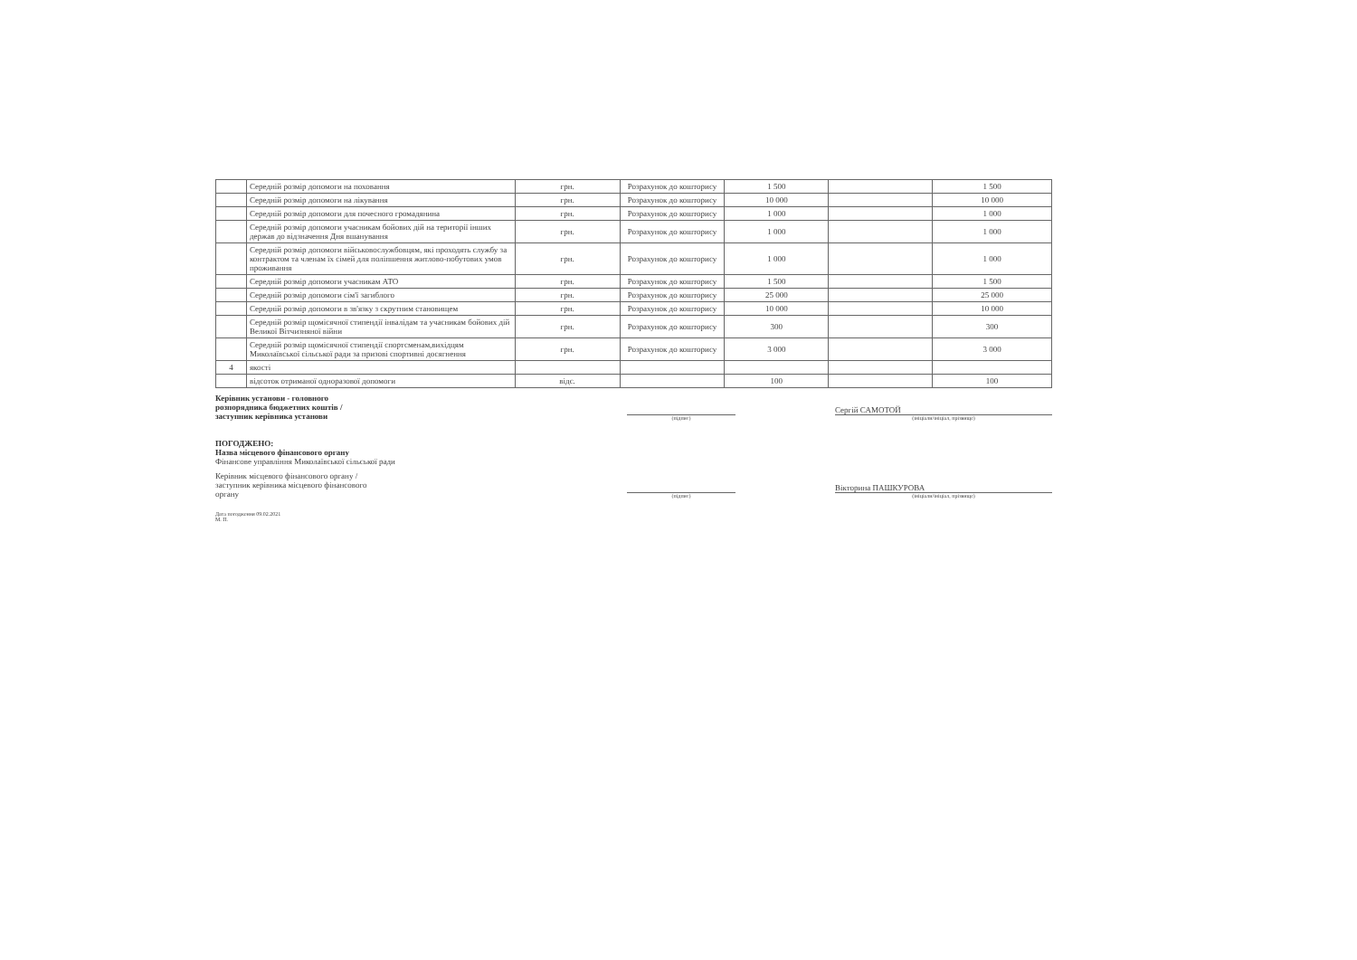| | Середній розмір допомоги на поховання | грн. | Розрахунок до кошторису | 1 500 | | 1 500 |
| | Середній розмір допомоги на лікування | грн. | Розрахунок до кошторису | 10 000 | | 10 000 |
| | Середній розмір допомоги для почесного громадянина | грн. | Розрахунок до кошторису | 1 000 | | 1 000 |
| | Середній розмір допомоги учасникам бойових дій на території інших держав до відзначення Дня вшанування | грн. | Розрахунок до кошторису | 1 000 | | 1 000 |
| | Середній розмір допомоги військовослужбовцям, які проходять службу за контрактом та членам їх сімей для поліпшення житлово-побутових умов проживання | грн. | Розрахунок до кошторису | 1 000 | | 1 000 |
| | Середній розмір допомоги учасникам АТО | грн. | Розрахунок до кошторису | 1 500 | | 1 500 |
| | Середній розмір допомоги сім'ї загиблого | грн. | Розрахунок до кошторису | 25 000 | | 25 000 |
| | Середній розмір допомоги в зв'язку з скрутним становищем | грн. | Розрахунок до кошторису | 10 000 | | 10 000 |
| | Середній розмір щомісячної стипендії інвалідам та учасникам бойових дій Великої Вітчизняної війни | грн. | Розрахунок до кошторису | 300 | | 300 |
| | Середній розмір щомісячної стипендії спортсменам,вихідцям Миколаївської сільської ради за призові спортивні досягнення | грн. | Розрахунок до кошторису | 3 000 | | 3 000 |
| 4 | якості | | | | | |
| | відсоток отриманої одноразової допомоги | відс. | | 100 | | 100 |
Керівник установи - головного
розпорядника бюджетних коштів /
заступник керівника установи
(підпис)
Сергій САМОТОЙ
(ініціали/ініціал, прізвище)
ПОГОДЖЕНО:
Назва місцевого фінансового органу
Фінансове управління Миколаївської сільської ради
Керівник місцевого фінансового органу /
заступник керівника місцевого фінансового
органу
(підпис)
Вікторина ПАШКУРОВА
(ініціали/ініціал, прізвище)
Дата погодження 09.02.2021
М. П.